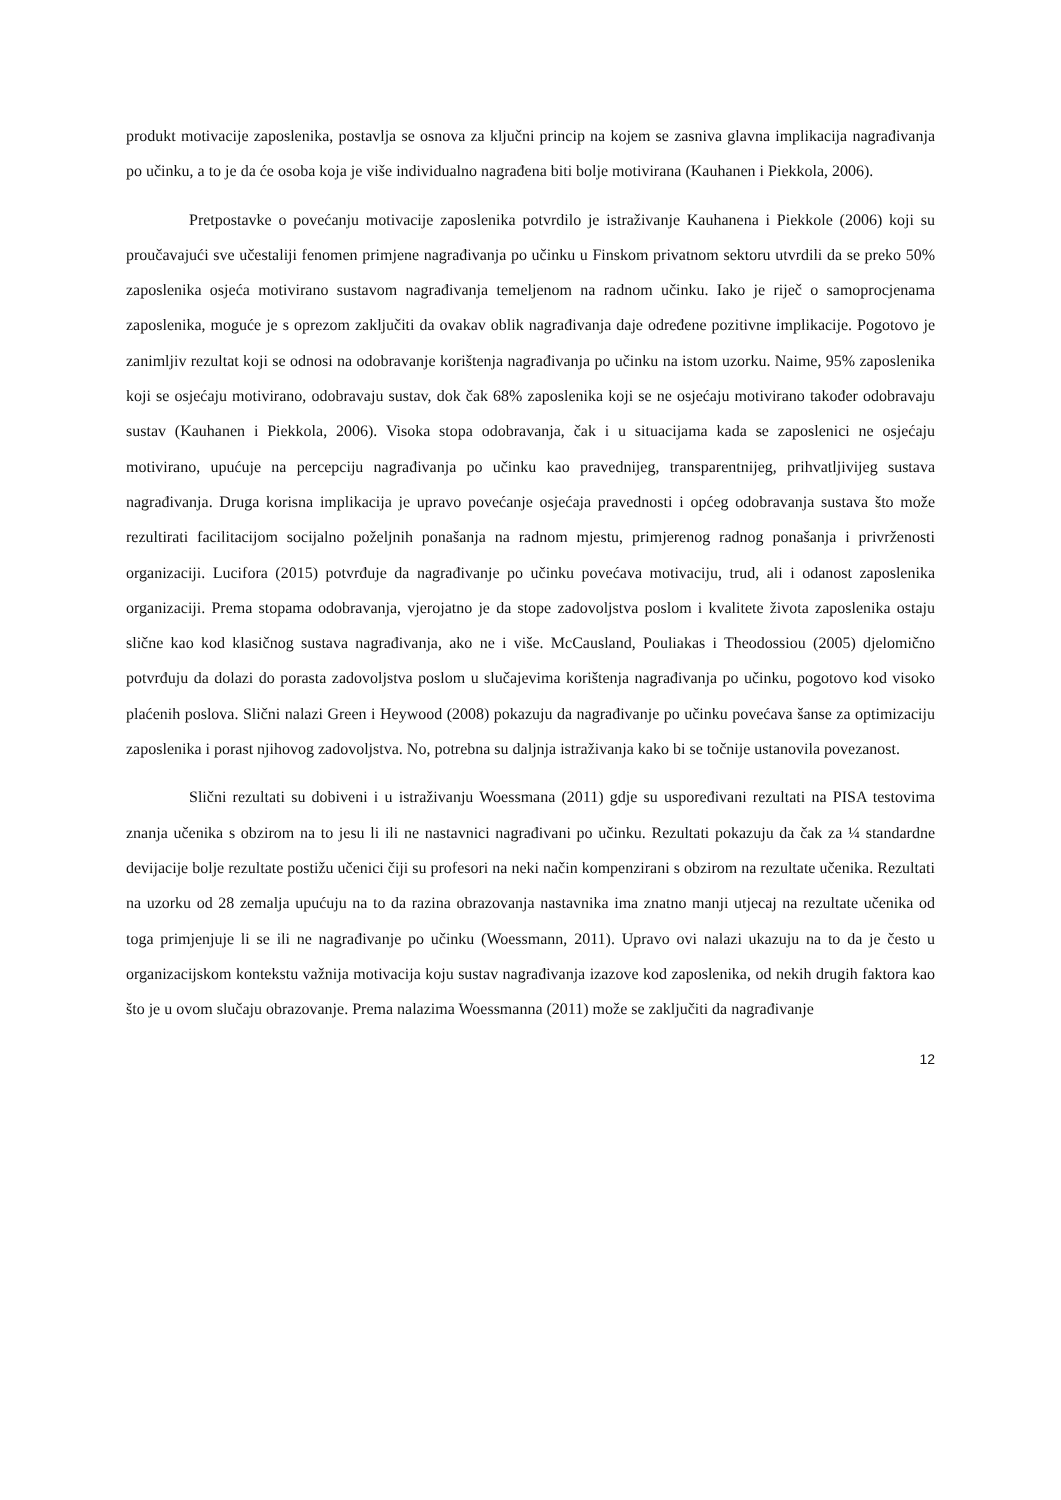produkt motivacije zaposlenika, postavlja se osnova za ključni princip na kojem se zasniva glavna implikacija nagrađivanja po učinku, a to je da će osoba koja je više individualno nagrađena biti bolje motivirana (Kauhanen i Piekkola, 2006).
Pretpostavke o povećanju motivacije zaposlenika potvrdilo je istraživanje Kauhanena i Piekkole (2006) koji su proučavajući sve učestaliji fenomen primjene nagrađivanja po učinku u Finskom privatnom sektoru utvrdili da se preko 50% zaposlenika osjeća motivirano sustavom nagrađivanja temeljenom na radnom učinku. Iako je riječ o samoprocjenama zaposlenika, moguće je s oprezom zaključiti da ovakav oblik nagrađivanja daje određene pozitivne implikacije. Pogotovo je zanimljiv rezultat koji se odnosi na odobravanje korištenja nagrađivanja po učinku na istom uzorku. Naime, 95% zaposlenika koji se osjećaju motivirano, odobravaju sustav, dok čak 68% zaposlenika koji se ne osjećaju motivirano također odobravaju sustav (Kauhanen i Piekkola, 2006). Visoka stopa odobravanja, čak i u situacijama kada se zaposlenici ne osjećaju motivirano, upućuje na percepciju nagrađivanja po učinku kao pravednijeg, transparentnijeg, prihvatljivijeg sustava nagrađivanja. Druga korisna implikacija je upravo povećanje osjećaja pravednosti i općeg odobravanja sustava što može rezultirati facilitacijom socijalno poželjnih ponašanja na radnom mjestu, primjerenog radnog ponašanja i privrženosti organizaciji. Lucifora (2015) potvrđuje da nagrađivanje po učinku povećava motivaciju, trud, ali i odanost zaposlenika organizaciji. Prema stopama odobravanja, vjerojatno je da stope zadovoljstva poslom i kvalitete života zaposlenika ostaju slične kao kod klasičnog sustava nagrađivanja, ako ne i više. McCausland, Pouliakas i Theodossiou (2005) djelomično potvrđuju da dolazi do porasta zadovoljstva poslom u slučajevima korištenja nagrađivanja po učinku, pogotovo kod visoko plaćenih poslova. Slični nalazi Green i Heywood (2008) pokazuju da nagrađivanje po učinku povećava šanse za optimizaciju zaposlenika i porast njihovog zadovoljstva. No, potrebna su daljnja istraživanja kako bi se točnije ustanovila povezanost.
Slični rezultati su dobiveni i u istraživanju Woessmana (2011) gdje su uspoređivani rezultati na PISA testovima znanja učenika s obzirom na to jesu li ili ne nastavnici nagrađivani po učinku. Rezultati pokazuju da čak za ¼ standardne devijacije bolje rezultate postižu učenici čiji su profesori na neki način kompenzirani s obzirom na rezultate učenika. Rezultati na uzorku od 28 zemalja upućuju na to da razina obrazovanja nastavnika ima znatno manji utjecaj na rezultate učenika od toga primjenjuje li se ili ne nagrađivanje po učinku (Woessmann, 2011). Upravo ovi nalazi ukazuju na to da je često u organizacijskom kontekstu važnija motivacija koju sustav nagrađivanja izazove kod zaposlenika, od nekih drugih faktora kao što je u ovom slučaju obrazovanje. Prema nalazima Woessmanna (2011) može se zaključiti da nagrađivanje
12